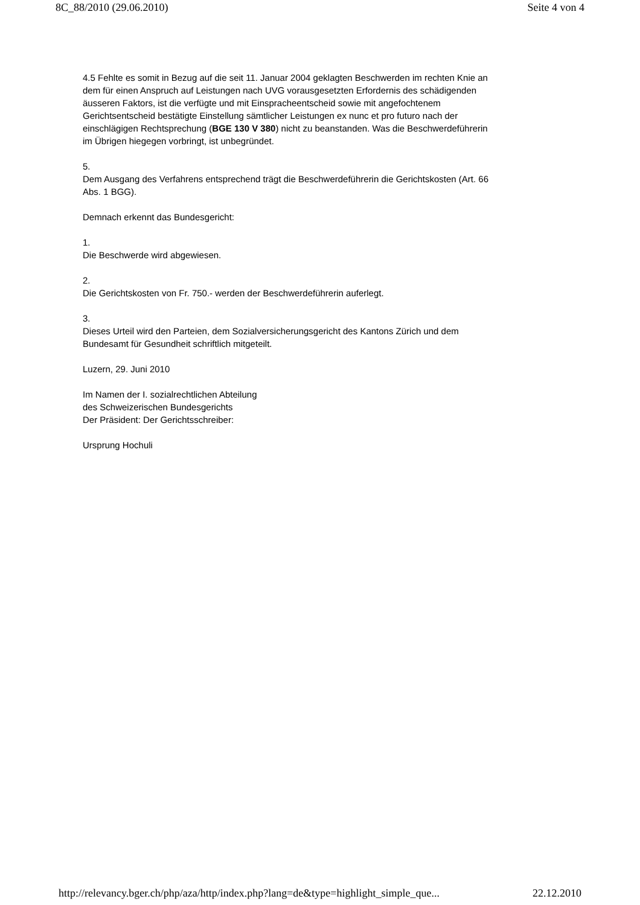8C_88/2010 (29.06.2010) Seite 4 von 4
4.5 Fehlte es somit in Bezug auf die seit 11. Januar 2004 geklagten Beschwerden im rechten Knie an dem für einen Anspruch auf Leistungen nach UVG vorausgesetzten Erfordernis des schädigenden äusseren Faktors, ist die verfügte und mit Einspracheentscheid sowie mit angefochtenem Gerichtsentscheid bestätigte Einstellung sämtlicher Leistungen ex nunc et pro futuro nach der einschlägigen Rechtsprechung (BGE 130 V 380) nicht zu beanstanden. Was die Beschwerdeführerin im Übrigen hiegegen vorbringt, ist unbegründet.
5.
Dem Ausgang des Verfahrens entsprechend trägt die Beschwerdeführerin die Gerichtskosten (Art. 66 Abs. 1 BGG).
Demnach erkennt das Bundesgericht:
1.
Die Beschwerde wird abgewiesen.
2.
Die Gerichtskosten von Fr. 750.- werden der Beschwerdeführerin auferlegt.
3.
Dieses Urteil wird den Parteien, dem Sozialversicherungsgericht des Kantons Zürich und dem Bundesamt für Gesundheit schriftlich mitgeteilt.
Luzern, 29. Juni 2010
Im Namen der I. sozialrechtlichen Abteilung
des Schweizerischen Bundesgerichts
Der Präsident: Der Gerichtsschreiber:
Ursprung Hochuli
http://relevancy.bger.ch/php/aza/http/index.php?lang=de&type=highlight_simple_que... 22.12.2010